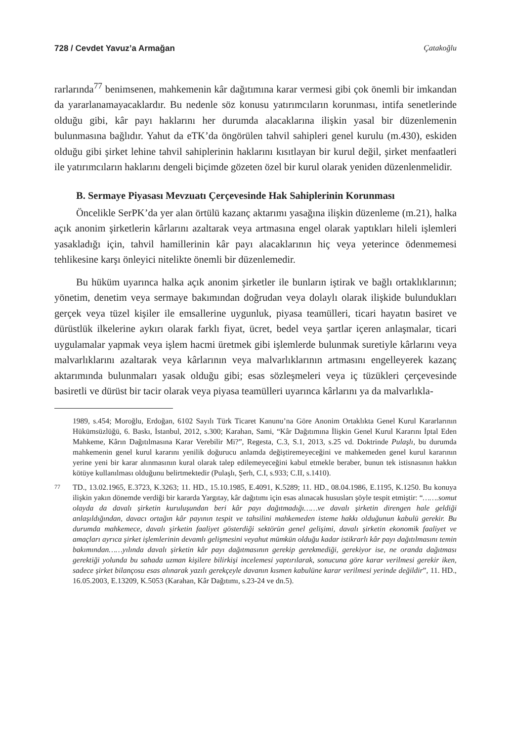728 / Cevdet Yavuz’a Armağan Çatakoğlu
rarlarında<sup>77</sup> benimsenen, mahkemenin kâr dağıtımına karar vermesi gibi çok önemli bir imkandan da yararlanamayacaklardır. Bu nedenle söz konusu yatırımcıların korunması, intifa senetlerinde olduğu gibi, kâr payı haklarını her durumda alacaklarına ilişkin yasal bir düzenlemenin bulunmasına bağlıdır. Yahut da eTK’da öngörülen tahvil sahipleri genel kurulu (m.430), eskiden olduğu gibi şirket lehine tahvil sahiplerinin haklarını kısıtlayan bir kurul değil, şirket menfaatleri ile yatırımcıların haklarını dengeli biçimde gözeten özel bir kurul olarak yeniden düzenlenmelidir.
B. Sermaye Piyasası Mevzuatı Çerçevesinde Hak Sahiplerinin Korunması
Öncelikle SerPK’da yer alan örtülü kazanç aktarımı yasağına ilişkin düzenleme (m.21), halka açık anonim şirketlerin kârlarını azaltarak veya artmasına engel olarak yaptıkları hileli işlemleri yasakladığı için, tahvil hamillerinin kâr payı alacaklarının hiç veya yeterince ödenmemesi tehlikesine karşı önleyici nitelikte önemli bir düzenlemedir.
Bu hüküm uyarınca halka açık anonim şirketler ile bunların iştirak ve bağlı ortaklıklarının; yönetim, denetim veya sermaye bakımından doğrudan veya dolaylı olarak ilişkide bulundukları gerçek veya tüzel kişiler ile emsallerine uygunluk, piyasa teamülleri, ticari hayatın basiret ve dürüstlük ilkelerine aykırı olarak farklı fiyat, ücret, bedel veya şartlar içeren anlaşmalar, ticari uygulamalar yapmak veya işlem hacmi üretmek gibi işlemlerde bulunmak suretiyle kârlarını veya malvarlıklarını azaltarak veya kârlarının veya malvarlıklarının artmasını engelleyerek kazanç aktarımında bulunmaları yasak olduğu gibi; esas sözleşmeleri veya iç tüzükleri çerçevesinde basiretli ve dürüst bir tacir olarak veya piyasa teamülleri uyarınca kârlarını ya da malvarlıkla-
1989, s.454; Moroğlu, Erdoğan, 6102 Sayılı Türk Ticaret Kanunu’na Göre Anonim Ortaklıkta Genel Kurul Kararlarının Hükümsüzlüğü, 6. Baskı, İstanbul, 2012, s.300; Karahan, Sami, “Kâr Dağıtımına İlişkin Genel Kurul Kararını İptal Eden Mahkeme, Kârın Dağıtılmasına Karar Verebilir Mi?”, Regesta, C.3, S.1, 2013, s.25 vd. Doktrinde Pulaşlı, bu durumda mahkemenin genel kurul kararını yenilik doğurucu anlamda değiştiremeyeceğini ve mahkemeden genel kurul kararının yerine yeni bir karar alınmasının kural olarak talep edilemeyeceğini kabul etmekle beraber, bunun tek istisnasının hakkın kötüye kullanılması olduğunu belirtmektedir (Pulaşlı, Şerh, C.I, s.933; C.II, s.1410).
77
TD., 13.02.1965, E.3723, K.3263; 11. HD., 15.10.1985, E.4091, K.5289; 11. HD., 08.04.1986, E.1195, K.1250. Bu konuya ilişkin yakın dönemde verdiği bir kararda Yargıtay, kâr dağıtımı için esas alınacak hususları şöyle tespit etmiştir: “…….somut olayda da davalı şirketin kuruluşundan beri kâr payı dağıtmadığı……ve davalı şirketin direngen hale geldiği anlaşıldığından, davacı ortağın kâr payının tespit ve tahsilini mahkemeden isteme hakkı olduğunun kabulü gerekir. Bu durumda mahkemece, davalı şirketin faaliyet gösterdiği sektörün genel gelişimi, davalı şirketin ekonomik faaliyet ve amaçları ayrıca şirket işlemlerinin devamlı gelişmesini veyahut mümkün olduğu kadar istikrarlı kâr payı dağıtılmasını temin bakımından……yılında davalı şirketin kâr payı dağıtmasının gerekip gerekmediği, gerekiyor ise, ne oranda dağıtması gerektiği yolunda bu sahada uzman kişilere bilirkişi incelemesi yaptırılarak, sonucuna göre karar verilmesi gerekir iken, sadece şirket bilançosu esas alınarak yazılı gerekçeyle davanın kısmen kabulüne karar verilmesi yerinde değildir”, 11. HD., 16.05.2003, E.13209, K.5053 (Karahan, Kâr Dağıtımı, s.23-24 ve dn.5).